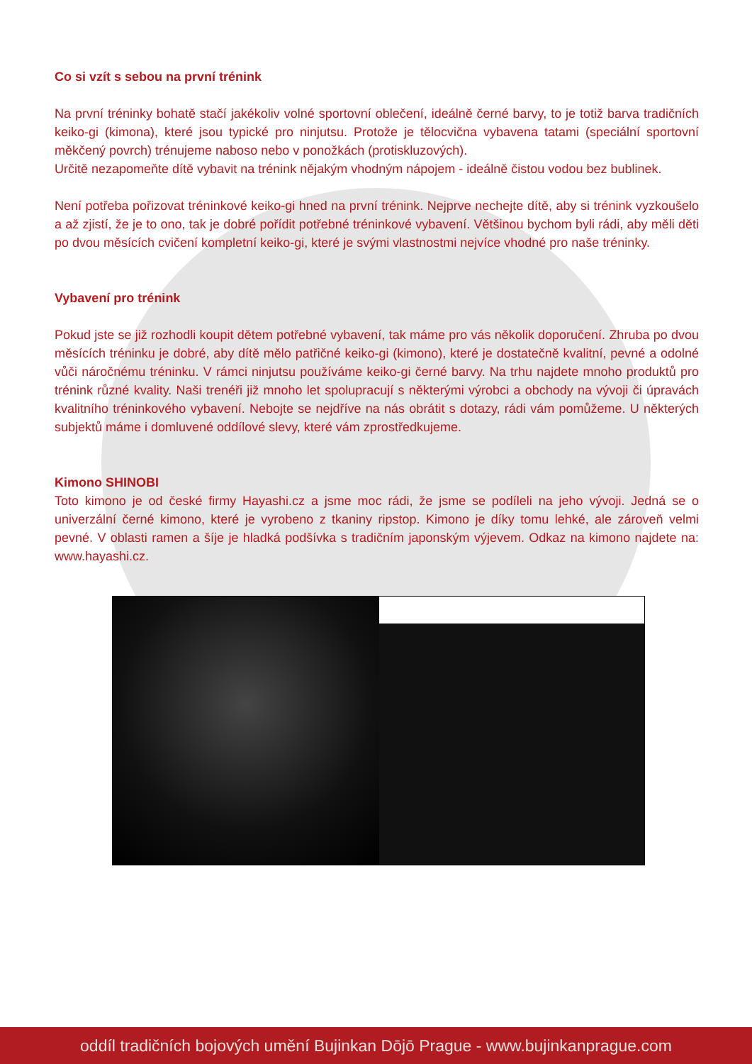Co si vzít s sebou na první trénink
Na první tréninky bohatě stačí jakékoliv volné sportovní oblečení, ideálně černé barvy, to je totiž barva tradičních keiko-gi (kimona), které jsou typické pro ninjutsu. Protože je tělocvična vybavena tatami (speciální sportovní měkčený povrch) trénujeme naboso nebo v ponožkách (protiskluzových).
Určitě nezapomeňte dítě vybavit na trénink nějakým vhodným nápojem - ideálně čistou vodou bez bublinek.
Není potřeba pořizovat tréninkové keiko-gi hned na první trénink. Nejprve nechejte dítě, aby si trénink vyzkoušelo a až zjistí, že je to ono, tak je dobré pořídit potřebné tréninkové vybavení. Většinou bychom byli rádi, aby měli děti po dvou měsících cvičení kompletní keiko-gi, které je svými vlastnostmi nejvíce vhodné pro naše tréninky.
Vybavení pro trénink
Pokud jste se již rozhodli koupit dětem potřebné vybavení, tak máme pro vás několik doporučení. Zhruba po dvou měsících tréninku je dobré, aby dítě mělo patřičné keiko-gi (kimono), které je dostatečně kvalitní, pevné a odolné vůči náročnému tréninku. V rámci ninjutsu používáme keiko-gi černé barvy. Na trhu najdete mnoho produktů pro trénink různé kvality. Naši trenéři již mnoho let spolupracují s některými výrobci a obchody na vývoji či úpravách kvalitního tréninkového vybavení. Nebojte se nejdříve na nás obrátit s dotazy, rádi vám pomůžeme. U některých subjektů máme i domluvené oddílové slevy, které vám zprostředkujeme.
Kimono SHINOBI
Toto kimono je od české firmy Hayashi.cz a jsme moc rádi, že jsme se podíleli na jeho vývoji. Jedná se o univerzální černé kimono, které je vyrobeno z tkaniny ripstop. Kimono je díky tomu lehké, ale zároveň velmi pevné. V oblasti ramen a šíje je hladká podšívka s tradičním japonským výjevem. Odkaz na kimono najdete na: www.hayashi.cz.
oddíl tradičních bojových umění Bujinkan Dōjō Prague - www.bujinkanprague.com